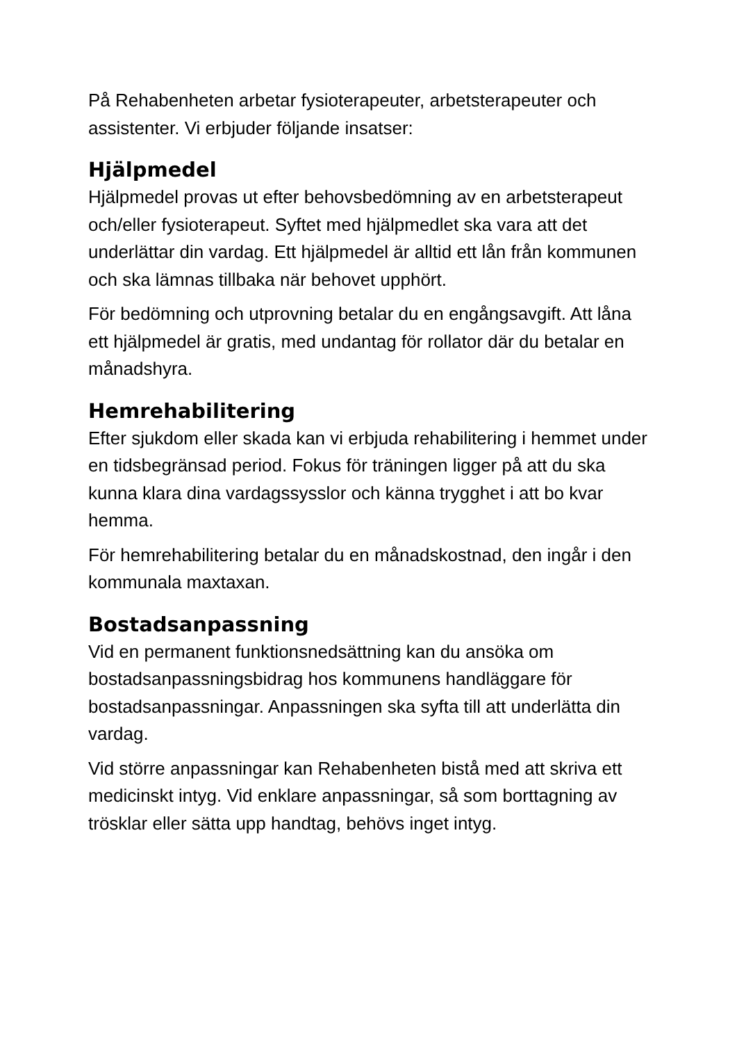På Rehabenheten arbetar fysioterapeuter, arbetsterapeuter och assistenter. Vi erbjuder följande insatser:
Hjälpmedel
Hjälpmedel provas ut efter behovsbedömning av en arbetsterapeut och/eller fysioterapeut. Syftet med hjälpmedlet ska vara att det underlättar din vardag. Ett hjälpmedel är alltid ett lån från kommunen och ska lämnas tillbaka när behovet upphört.
För bedömning och utprovning betalar du en engångsavgift. Att låna ett hjälpmedel är gratis, med undantag för rollator där du betalar en månadshyra.
Hemrehabilitering
Efter sjukdom eller skada kan vi erbjuda rehabilitering i hemmet under en tidsbegränsad period. Fokus för träningen ligger på att du ska kunna klara dina vardagssysslor och känna trygghet i att bo kvar hemma.
För hemrehabilitering betalar du en månadskostnad, den ingår i den kommunala maxtaxan.
Bostadsanpassning
Vid en permanent funktionsnedsättning kan du ansöka om bostadsanpassningsbidrag hos kommunens handläggare för bostadsanpassningar. Anpassningen ska syfta till att underlätta din vardag.
Vid större anpassningar kan Rehabenheten bistå med att skriva ett medicinskt intyg. Vid enklare anpassningar, så som borttagning av trösklar eller sätta upp handtag, behövs inget intyg.